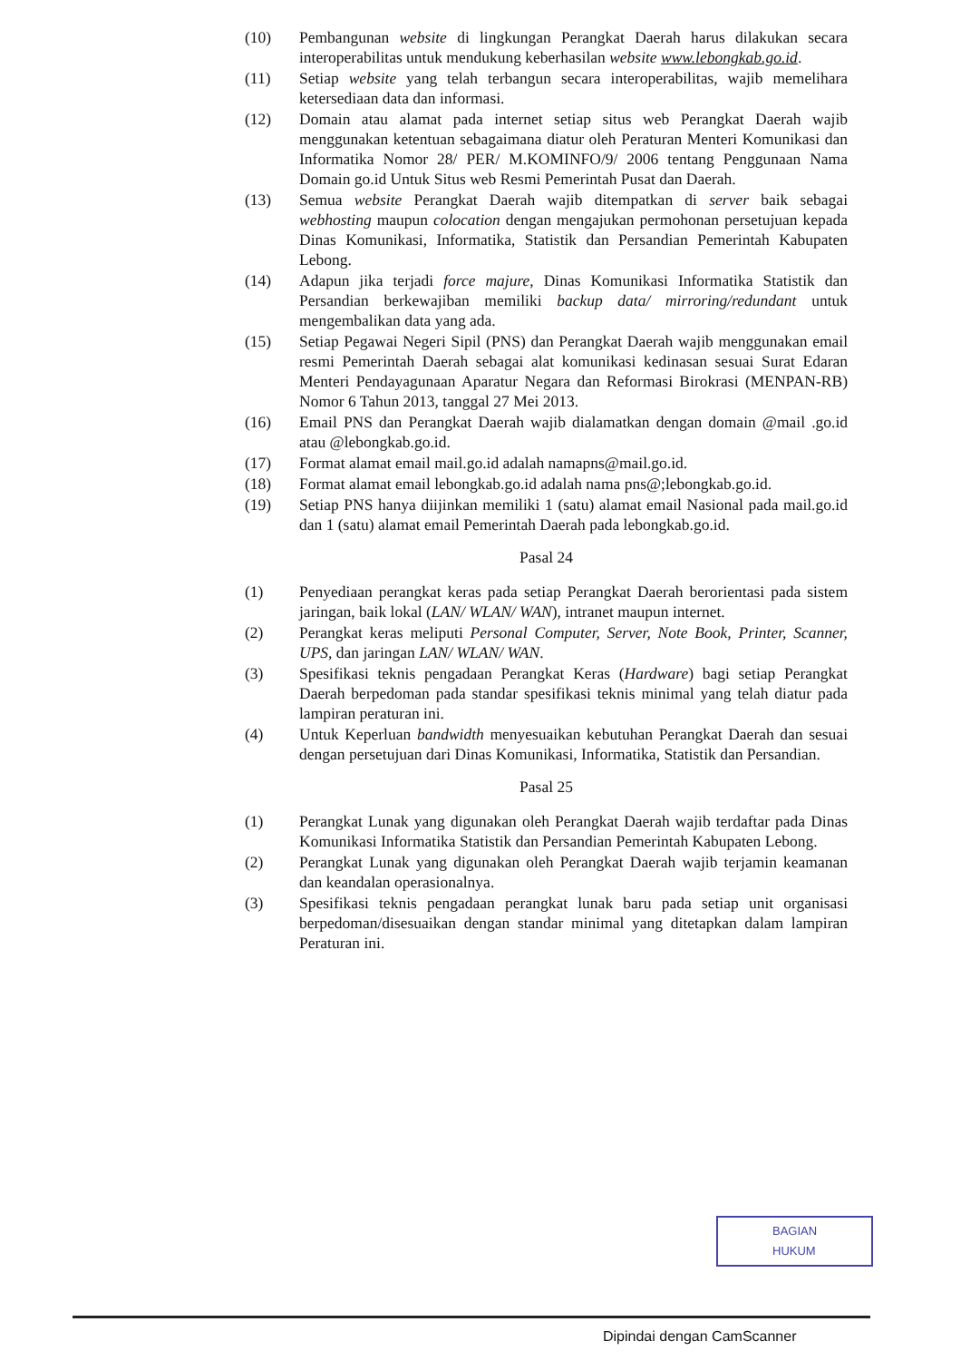(10) Pembangunan website di lingkungan Perangkat Daerah harus dilakukan secara interoperabilitas untuk mendukung keberhasilan website www.lebongkab.go.id.
(11) Setiap website yang telah terbangun secara interoperabilitas, wajib memelihara ketersediaan data dan informasi.
(12) Domain atau alamat pada internet setiap situs web Perangkat Daerah wajib menggunakan ketentuan sebagaimana diatur oleh Peraturan Menteri Komunikasi dan Informatika Nomor 28/ PER/ M.KOMINFO/9/ 2006 tentang Penggunaan Nama Domain go.id Untuk Situs web Resmi Pemerintah Pusat dan Daerah.
(13) Semua website Perangkat Daerah wajib ditempatkan di server baik sebagai webhosting maupun colocation dengan mengajukan permohonan persetujuan kepada Dinas Komunikasi, Informatika, Statistik dan Persandian Pemerintah Kabupaten Lebong.
(14) Adapun jika terjadi force majure, Dinas Komunikasi Informatika Statistik dan Persandian berkewajiban memiliki backup data/ mirroring/redundant untuk mengembalikan data yang ada.
(15) Setiap Pegawai Negeri Sipil (PNS) dan Perangkat Daerah wajib menggunakan email resmi Pemerintah Daerah sebagai alat komunikasi kedinasan sesuai Surat Edaran Menteri Pendayagunaan Aparatur Negara dan Reformasi Birokrasi (MENPAN-RB) Nomor 6 Tahun 2013, tanggal 27 Mei 2013.
(16) Email PNS dan Perangkat Daerah wajib dialamatkan dengan domain @mail .go.id atau @lebongkab.go.id.
(17) Format alamat email mail.go.id adalah namapns@mail.go.id.
(18) Format alamat email lebongkab.go.id adalah nama pns@;lebongkab.go.id.
(19) Setiap PNS hanya diijinkan memiliki 1 (satu) alamat email Nasional pada mail.go.id dan 1 (satu) alamat email Pemerintah Daerah pada lebongkab.go.id.
Pasal 24
(1) Penyediaan perangkat keras pada setiap Perangkat Daerah berorientasi pada sistem jaringan, baik lokal (LAN/ WLAN/ WAN), intranet maupun internet.
(2) Perangkat keras meliputi Personal Computer, Server, Note Book, Printer, Scanner, UPS, dan jaringan LAN/ WLAN/ WAN.
(3) Spesifikasi teknis pengadaan Perangkat Keras (Hardware) bagi setiap Perangkat Daerah berpedoman pada standar spesifikasi teknis minimal yang telah diatur pada lampiran peraturan ini.
(4) Untuk Keperluan bandwidth menyesuaikan kebutuhan Perangkat Daerah dan sesuai dengan persetujuan dari Dinas Komunikasi, Informatika, Statistik dan Persandian.
Pasal 25
(1) Perangkat Lunak yang digunakan oleh Perangkat Daerah wajib terdaftar pada Dinas Komunikasi Informatika Statistik dan Persandian Pemerintah Kabupaten Lebong.
(2) Perangkat Lunak yang digunakan oleh Perangkat Daerah wajib terjamin keamanan dan keandalan operasionalnya.
(3) Spesifikasi teknis pengadaan perangkat lunak baru pada setiap unit organisasi berpedoman/disesuaikan dengan standar minimal yang ditetapkan dalam lampiran Peraturan ini.
BAGIAN
HUKUM
Dipindai dengan CamScanner